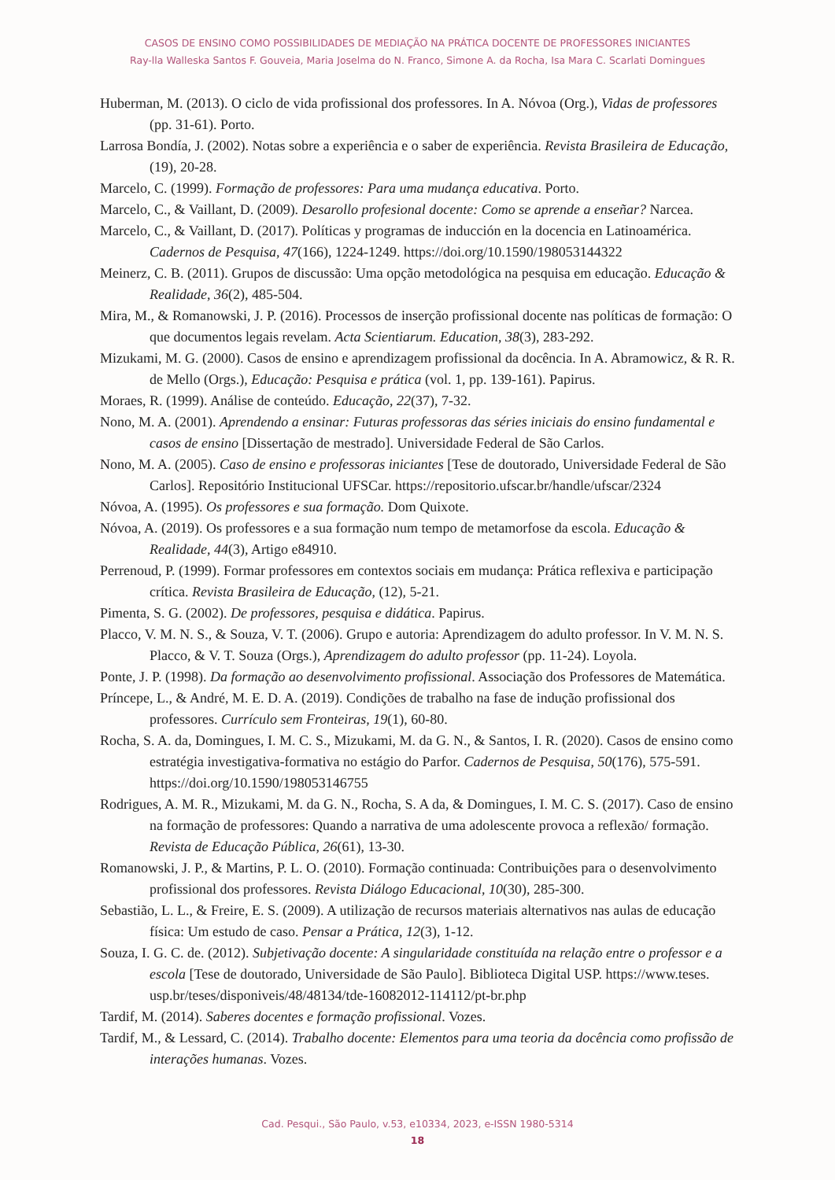CASOS DE ENSINO COMO POSSIBILIDADES DE MEDIAÇÃO NA PRÁTICA DOCENTE DE PROFESSORES INICIANTES
Ray-lla Walleska Santos F. Gouveia, Maria Joselma do N. Franco, Simone A. da Rocha, Isa Mara C. Scarlati Domingues
Huberman, M. (2013). O ciclo de vida profissional dos professores. In A. Nóvoa (Org.), Vidas de professores (pp. 31-61). Porto.
Larrosa Bondía, J. (2002). Notas sobre a experiência e o saber de experiência. Revista Brasileira de Educação, (19), 20-28.
Marcelo, C. (1999). Formação de professores: Para uma mudança educativa. Porto.
Marcelo, C., & Vaillant, D. (2009). Desarollo profesional docente: Como se aprende a enseñar? Narcea.
Marcelo, C., & Vaillant, D. (2017). Políticas y programas de inducción en la docencia en Latinoamérica. Cadernos de Pesquisa, 47(166), 1224-1249. https://doi.org/10.1590/198053144322
Meinerz, C. B. (2011). Grupos de discussão: Uma opção metodológica na pesquisa em educação. Educação & Realidade, 36(2), 485-504.
Mira, M., & Romanowski, J. P. (2016). Processos de inserção profissional docente nas políticas de formação: O que documentos legais revelam. Acta Scientiarum. Education, 38(3), 283-292.
Mizukami, M. G. (2000). Casos de ensino e aprendizagem profissional da docência. In A. Abramowicz, & R. R. de Mello (Orgs.), Educação: Pesquisa e prática (vol. 1, pp. 139-161). Papirus.
Moraes, R. (1999). Análise de conteúdo. Educação, 22(37), 7-32.
Nono, M. A. (2001). Aprendendo a ensinar: Futuras professoras das séries iniciais do ensino fundamental e casos de ensino [Dissertação de mestrado]. Universidade Federal de São Carlos.
Nono, M. A. (2005). Caso de ensino e professoras iniciantes [Tese de doutorado, Universidade Federal de São Carlos]. Repositório Institucional UFSCar. https://repositorio.ufscar.br/handle/ufscar/2324
Nóvoa, A. (1995). Os professores e sua formação. Dom Quixote.
Nóvoa, A. (2019). Os professores e a sua formação num tempo de metamorfose da escola. Educação & Realidade, 44(3), Artigo e84910.
Perrenoud, P. (1999). Formar professores em contextos sociais em mudança: Prática reflexiva e participação crítica. Revista Brasileira de Educação, (12), 5-21.
Pimenta, S. G. (2002). De professores, pesquisa e didática. Papirus.
Placco, V. M. N. S., & Souza, V. T. (2006). Grupo e autoria: Aprendizagem do adulto professor. In V. M. N. S. Placco, & V. T. Souza (Orgs.), Aprendizagem do adulto professor (pp. 11-24). Loyola.
Ponte, J. P. (1998). Da formação ao desenvolvimento profissional. Associação dos Professores de Matemática.
Príncepe, L., & André, M. E. D. A. (2019). Condições de trabalho na fase de indução profissional dos professores. Currículo sem Fronteiras, 19(1), 60-80.
Rocha, S. A. da, Domingues, I. M. C. S., Mizukami, M. da G. N., & Santos, I. R. (2020). Casos de ensino como estratégia investigativa-formativa no estágio do Parfor. Cadernos de Pesquisa, 50(176), 575-591. https://doi.org/10.1590/198053146755
Rodrigues, A. M. R., Mizukami, M. da G. N., Rocha, S. A da, & Domingues, I. M. C. S. (2017). Caso de ensino na formação de professores: Quando a narrativa de uma adolescente provoca a reflexão/ formação. Revista de Educação Pública, 26(61), 13-30.
Romanowski, J. P., & Martins, P. L. O. (2010). Formação continuada: Contribuições para o desenvolvimento profissional dos professores. Revista Diálogo Educacional, 10(30), 285-300.
Sebastião, L. L., & Freire, E. S. (2009). A utilização de recursos materiais alternativos nas aulas de educação física: Um estudo de caso. Pensar a Prática, 12(3), 1-12.
Souza, I. G. C. de. (2012). Subjetivação docente: A singularidade constituída na relação entre o professor e a escola [Tese de doutorado, Universidade de São Paulo]. Biblioteca Digital USP. https://www.teses. usp.br/teses/disponiveis/48/48134/tde-16082012-114112/pt-br.php
Tardif, M. (2014). Saberes docentes e formação profissional. Vozes.
Tardif, M., & Lessard, C. (2014). Trabalho docente: Elementos para uma teoria da docência como profissão de interações humanas. Vozes.
Cad. Pesqui., São Paulo, v.53, e10334, 2023, e-ISSN 1980-5314
18